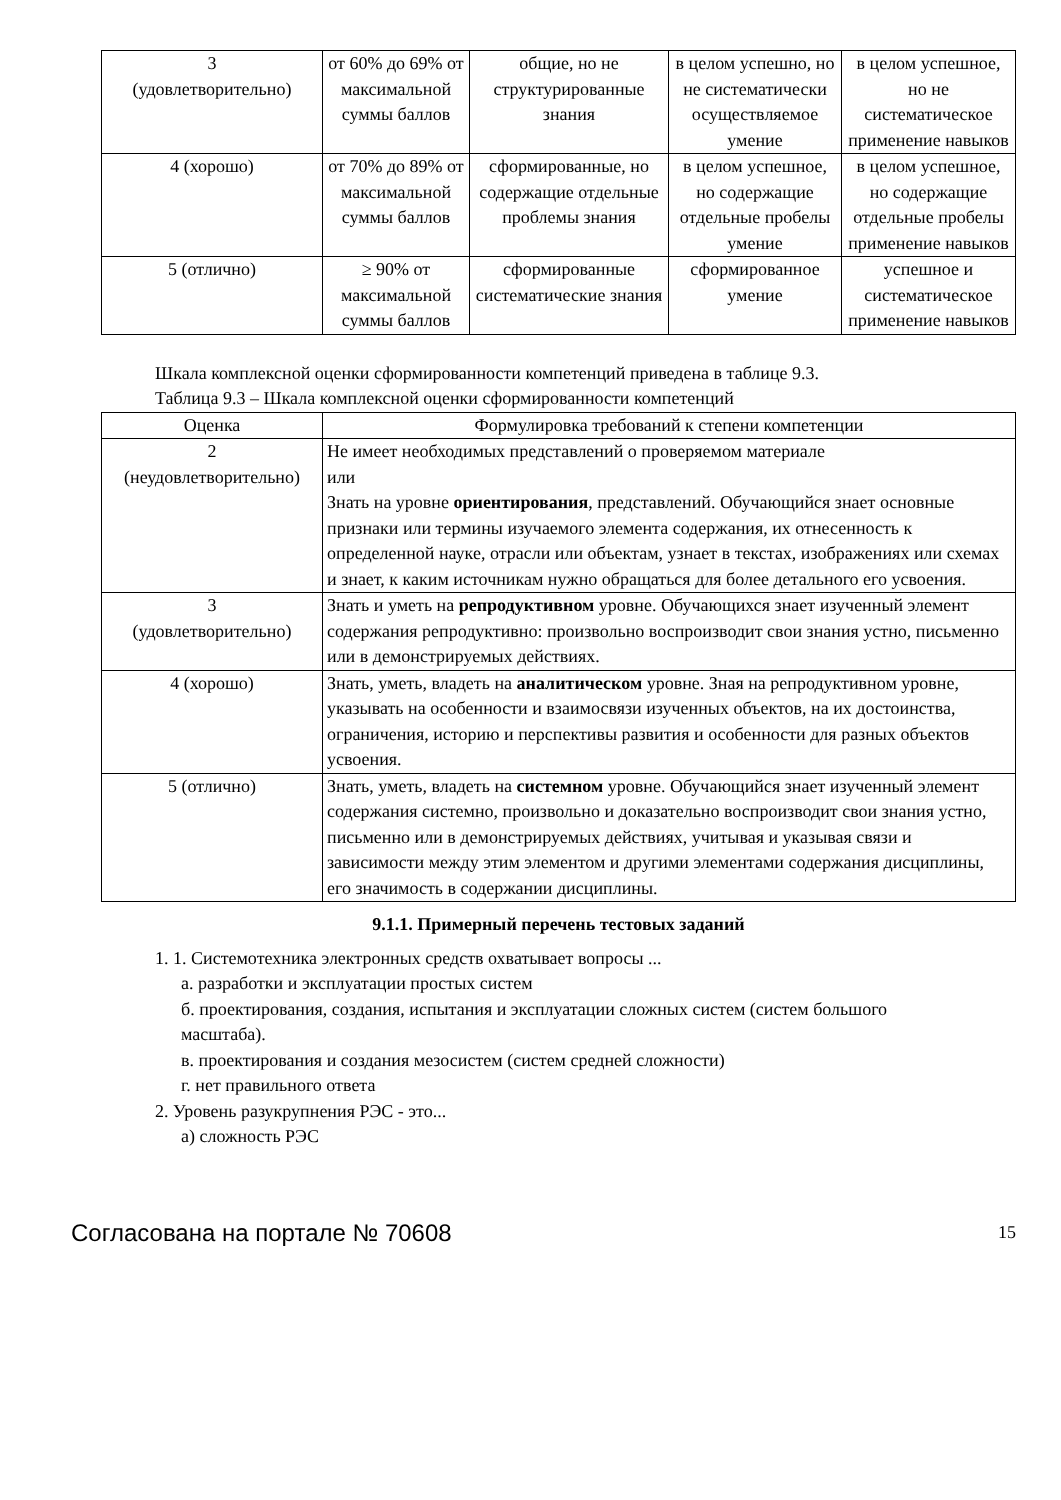| 3 (удовлетворительно) | от 60% до 69% от максимальной суммы баллов | общие, но не структурированные знания | в целом успешно, но не систематически осуществляемое умение | в целом успешное, но не систематическое применение навыков |
| 4 (хорошо) | от 70% до 89% от максимальной суммы баллов | сформированные, но содержащие отдельные проблемы знания | в целом успешное, но содержащие отдельные пробелы умение | в целом успешное, но содержащие отдельные пробелы применение навыков |
| 5 (отлично) | ≥ 90% от максимальной суммы баллов | сформированные систематические знания | сформированное умение | успешное и систематическое применение навыков |
Шкала комплексной оценки сформированности компетенций приведена в таблице 9.3.
Таблица 9.3 – Шкала комплексной оценки сформированности компетенций
| Оценка | Формулировка требований к степени компетенции |
| --- | --- |
| 2 (неудовлетворительно) | Не имеет необходимых представлений о проверяемом материале или Знать на уровне ориентирования , представлений. Обучающийся знает основные признаки или термины изучаемого элемента содержания, их отнесенность к определенной науке, отрасли или объектам, узнает в текстах, изображениях или схемах и знает, к каким источникам нужно обращаться для более детального его усвоения. |
| 3 (удовлетворительно) | Знать и уметь на репродуктивном уровне. Обучающихся знает изученный элемент содержания репродуктивно: произвольно воспроизводит свои знания устно, письменно или в демонстрируемых действиях. |
| 4 (хорошо) | Знать, уметь, владеть на аналитическом уровне. Зная на репродуктивном уровне, указывать на особенности и взаимосвязи изученных объектов, на их достоинства, ограничения, историю и перспективы развития и особенности для разных объектов усвоения. |
| 5 (отлично) | Знать, уметь, владеть на системном уровне. Обучающийся знает изученный элемент содержания системно, произвольно и доказательно воспроизводит свои знания устно, письменно или в демонстрируемых действиях, учитывая и указывая связи и зависимости между этим элементом и другими элементами содержания дисциплины, его значимость в содержании дисциплины. |
9.1.1. Примерный перечень тестовых заданий
1. 1. Системотехника электронных средств охватывает вопросы ...
а. разработки и эксплуатации простых систем
б. проектирования, создания, испытания и эксплуатации сложных систем (систем большого
масштаба).
в. проектирования и создания мезосистем (систем средней сложности)
г. нет правильного ответа
2. Уровень разукрупнения РЭС - это...
а) сложность РЭС
Согласована на портале № 70608 15